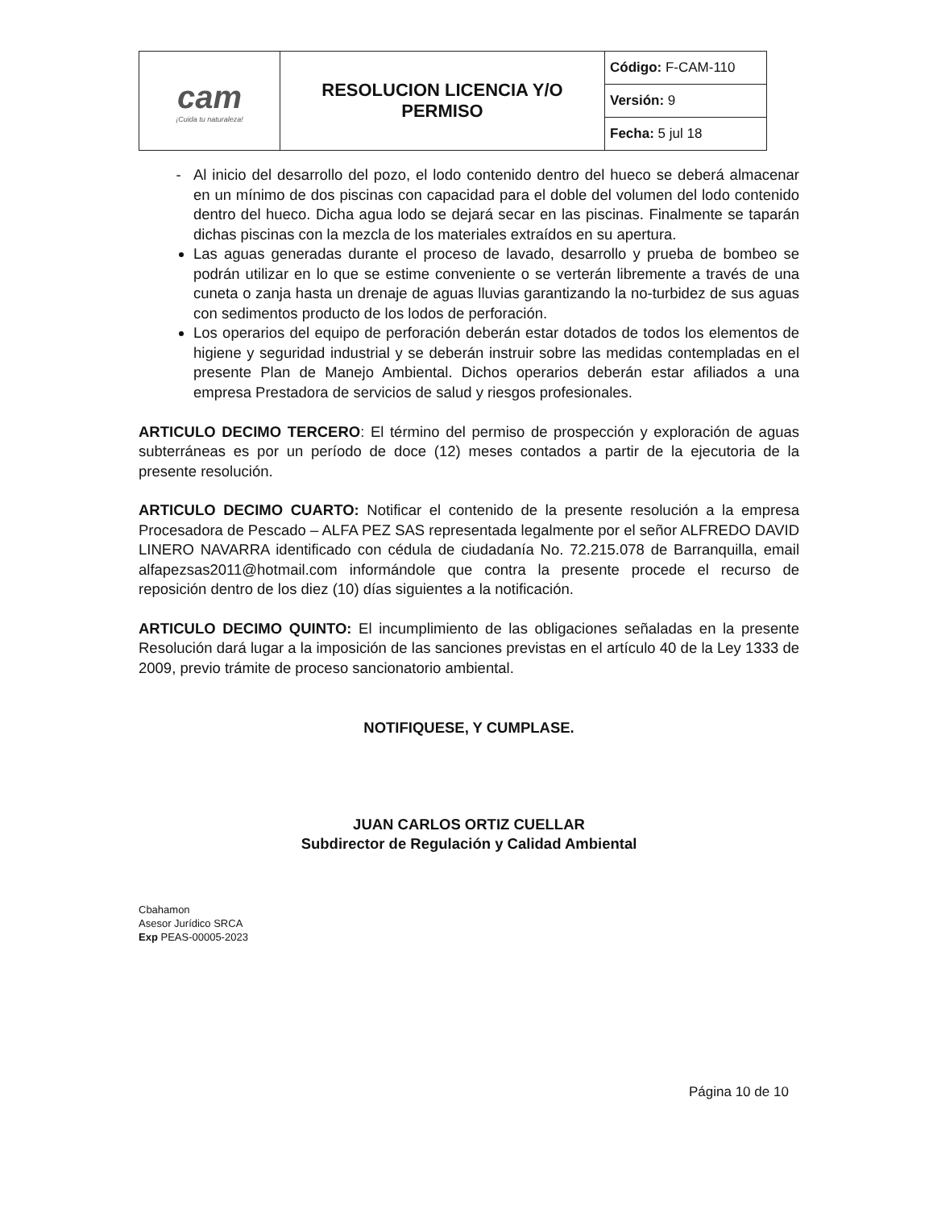| cam ¡Cuida tu naturaleza! | RESOLUCION LICENCIA Y/O PERMISO | Código: F-CAM-110 |
| | | Versión: 9 |
| | | Fecha: 5 jul 18 |
Al inicio del desarrollo del pozo, el lodo contenido dentro del hueco se deberá almacenar en un mínimo de dos piscinas con capacidad para el doble del volumen del lodo contenido dentro del hueco. Dicha agua lodo se dejará secar en las piscinas. Finalmente se taparán dichas piscinas con la mezcla de los materiales extraídos en su apertura.
Las aguas generadas durante el proceso de lavado, desarrollo y prueba de bombeo se podrán utilizar en lo que se estime conveniente o se verterán libremente a través de una cuneta o zanja hasta un drenaje de aguas lluvias garantizando la no-turbidez de sus aguas con sedimentos producto de los lodos de perforación.
Los operarios del equipo de perforación deberán estar dotados de todos los elementos de higiene y seguridad industrial y se deberán instruir sobre las medidas contempladas en el presente Plan de Manejo Ambiental. Dichos operarios deberán estar afiliados a una empresa Prestadora de servicios de salud y riesgos profesionales.
ARTICULO DECIMO TERCERO: El término del permiso de prospección y exploración de aguas subterráneas es por un período de doce (12) meses contados a partir de la ejecutoria de la presente resolución.
ARTICULO DECIMO CUARTO: Notificar el contenido de la presente resolución a la empresa Procesadora de Pescado – ALFA PEZ SAS representada legalmente por el señor ALFREDO DAVID LINERO NAVARRA identificado con cédula de ciudadanía No. 72.215.078 de Barranquilla, email alfapezsas2011@hotmail.com informándole que contra la presente procede el recurso de reposición dentro de los diez (10) días siguientes a la notificación.
ARTICULO DECIMO QUINTO: El incumplimiento de las obligaciones señaladas en la presente Resolución dará lugar a la imposición de las sanciones previstas en el artículo 40 de la Ley 1333 de 2009, previo trámite de proceso sancionatorio ambiental.
NOTIFIQUESE, Y CUMPLASE.
JUAN CARLOS ORTIZ CUELLAR
Subdirector de Regulación y Calidad Ambiental
Cbahamon
Asesor Jurídico SRCA
Exp PEAS-00005-2023
Página 10 de 10